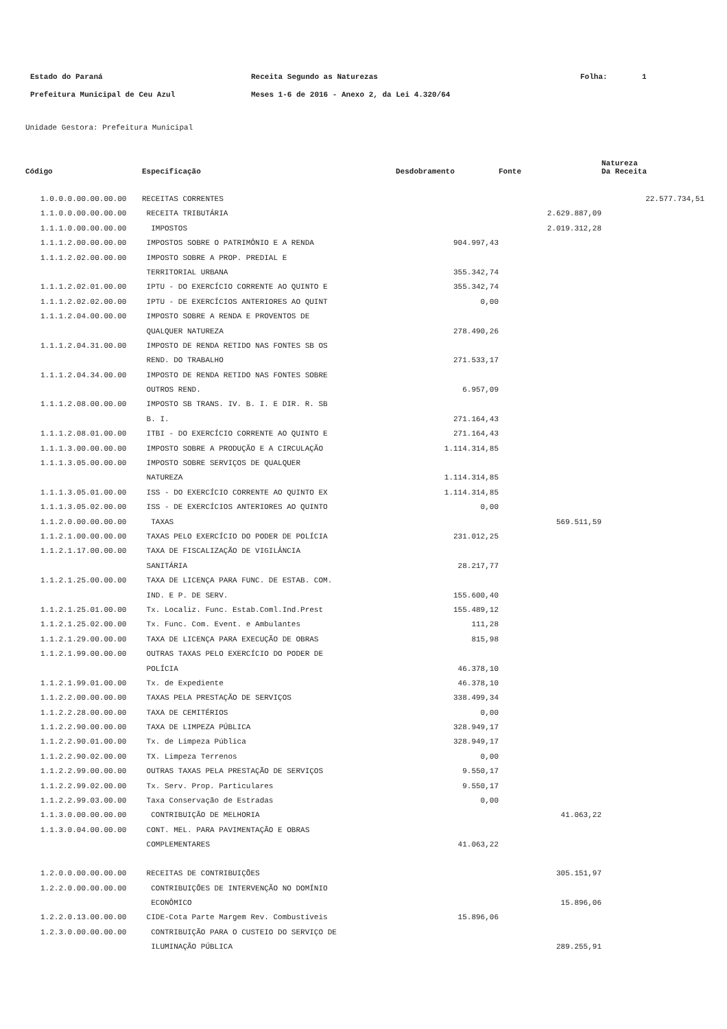| Estado do Paraná | Receita Segundo as Naturezas | Folha: | 1 |
| Prefeitura Municipal de Ceu Azul | Meses 1-6 de 2016 - Anexo 2, da Lei 4.320/64 | | |
Unidade Gestora: Prefeitura Municipal
| | | | | Natureza |
| --- | --- | --- | --- | --- |
| Código | Especificação | Desdobramento | Fonte | Da Receita |
| 1.0.0.0.00.00.00.00 | RECEITAS CORRENTES | | | 22.577.734,51 |
| 1.1.0.0.00.00.00.00 | RECEITA TRIBUTÁRIA | | 2.629.887,09 | |
| 1.1.1.0.00.00.00.00 | IMPOSTOS | | 2.019.312,28 | |
| 1.1.1.2.00.00.00.00 | IMPOSTOS SOBRE O PATRIMÔNIO E A RENDA | 904.997,43 | | |
| 1.1.1.2.02.00.00.00 | IMPOSTO SOBRE A PROP. PREDIAL E | | | |
| | TERRITORIAL URBANA | 355.342,74 | | |
| 1.1.1.2.02.01.00.00 | IPTU - DO EXERCÍCIO CORRENTE AO QUINTO E | 355.342,74 | | |
| 1.1.1.2.02.02.00.00 | IPTU - DE EXERCÍCIOS ANTERIORES AO QUINT | 0,00 | | |
| 1.1.1.2.04.00.00.00 | IMPOSTO SOBRE A RENDA E PROVENTOS DE | | | |
| | QUALQUER NATUREZA | 278.490,26 | | |
| 1.1.1.2.04.31.00.00 | IMPOSTO DE RENDA RETIDO NAS FONTES SB OS | | | |
| | REND. DO TRABALHO | 271.533,17 | | |
| 1.1.1.2.04.34.00.00 | IMPOSTO DE RENDA RETIDO NAS FONTES SOBRE | | | |
| | OUTROS REND. | 6.957,09 | | |
| 1.1.1.2.08.00.00.00 | IMPOSTO SB TRANS. IV. B. I. E DIR. R. SB | | | |
| | B. I. | 271.164,43 | | |
| 1.1.1.2.08.01.00.00 | ITBI - DO EXERCÍCIO CORRENTE AO QUINTO E | 271.164,43 | | |
| 1.1.1.3.00.00.00.00 | IMPOSTO SOBRE A PRODUÇÃO E A CIRCULAÇÃO | 1.114.314,85 | | |
| 1.1.1.3.05.00.00.00 | IMPOSTO SOBRE SERVIÇOS DE QUALQUER | | | |
| | NATUREZA | 1.114.314,85 | | |
| 1.1.1.3.05.01.00.00 | ISS - DO EXERCÍCIO CORRENTE AO QUINTO EX | 1.114.314,85 | | |
| 1.1.1.3.05.02.00.00 | ISS - DE EXERCÍCIOS ANTERIORES AO QUINTO | 0,00 | | |
| 1.1.2.0.00.00.00.00 | TAXAS | | 569.511,59 | |
| 1.1.2.1.00.00.00.00 | TAXAS PELO EXERCÍCIO DO PODER DE POLÍCIA | 231.012,25 | | |
| 1.1.2.1.17.00.00.00 | TAXA DE FISCALIZAÇÃO DE VIGILÂNCIA | | | |
| | SANITÁRIA | 28.217,77 | | |
| 1.1.2.1.25.00.00.00 | TAXA DE LICENÇA PARA FUNC. DE ESTAB. COM. | | | |
| | IND. E P. DE SERV. | 155.600,40 | | |
| 1.1.2.1.25.01.00.00 | Tx. Localiz. Func. Estab.Coml.Ind.Prest | 155.489,12 | | |
| 1.1.2.1.25.02.00.00 | Tx. Func. Com. Event. e Ambulantes | 111,28 | | |
| 1.1.2.1.29.00.00.00 | TAXA DE LICENÇA PARA EXECUÇÃO DE OBRAS | 815,98 | | |
| 1.1.2.1.99.00.00.00 | OUTRAS TAXAS PELO EXERCÍCIO DO PODER DE | | | |
| | POLÍCIA | 46.378,10 | | |
| 1.1.2.1.99.01.00.00 | Tx. de Expediente | 46.378,10 | | |
| 1.1.2.2.00.00.00.00 | TAXAS PELA PRESTAÇÃO DE SERVIÇOS | 338.499,34 | | |
| 1.1.2.2.28.00.00.00 | TAXA DE CEMITÉRIOS | 0,00 | | |
| 1.1.2.2.90.00.00.00 | TAXA DE LIMPEZA PÚBLICA | 328.949,17 | | |
| 1.1.2.2.90.01.00.00 | Tx. de Limpeza Pública | 328.949,17 | | |
| 1.1.2.2.90.02.00.00 | TX. Limpeza Terrenos | 0,00 | | |
| 1.1.2.2.99.00.00.00 | OUTRAS TAXAS PELA PRESTAÇÃO DE SERVIÇOS | 9.550,17 | | |
| 1.1.2.2.99.02.00.00 | Tx. Serv. Prop. Particulares | 9.550,17 | | |
| 1.1.2.2.99.03.00.00 | Taxa Conservação de Estradas | 0,00 | | |
| 1.1.3.0.00.00.00.00 | CONTRIBUIÇÃO DE MELHORIA | | 41.063,22 | |
| 1.1.3.0.04.00.00.00 | CONT. MEL. PARA PAVIMENTAÇÃO E OBRAS | | | |
| | COMPLEMENTARES | 41.063,22 | | |
| 1.2.0.0.00.00.00.00 | RECEITAS DE CONTRIBUIÇÕES | | 305.151,97 | |
| 1.2.2.0.00.00.00.00 | CONTRIBUIÇÕES DE INTERVENÇÃO NO DOMÍNIO | | | |
| | ECONÔMICO | | 15.896,06 | |
| 1.2.2.0.13.00.00.00 | CIDE-Cota Parte Margem Rev. Combustíveis | 15.896,06 | | |
| 1.2.3.0.00.00.00.00 | CONTRIBUIÇÃO PARA O CUSTEIO DO SERVIÇO DE | | | |
| | ILUMINAÇÃO PÚBLICA | | 289.255,91 | |